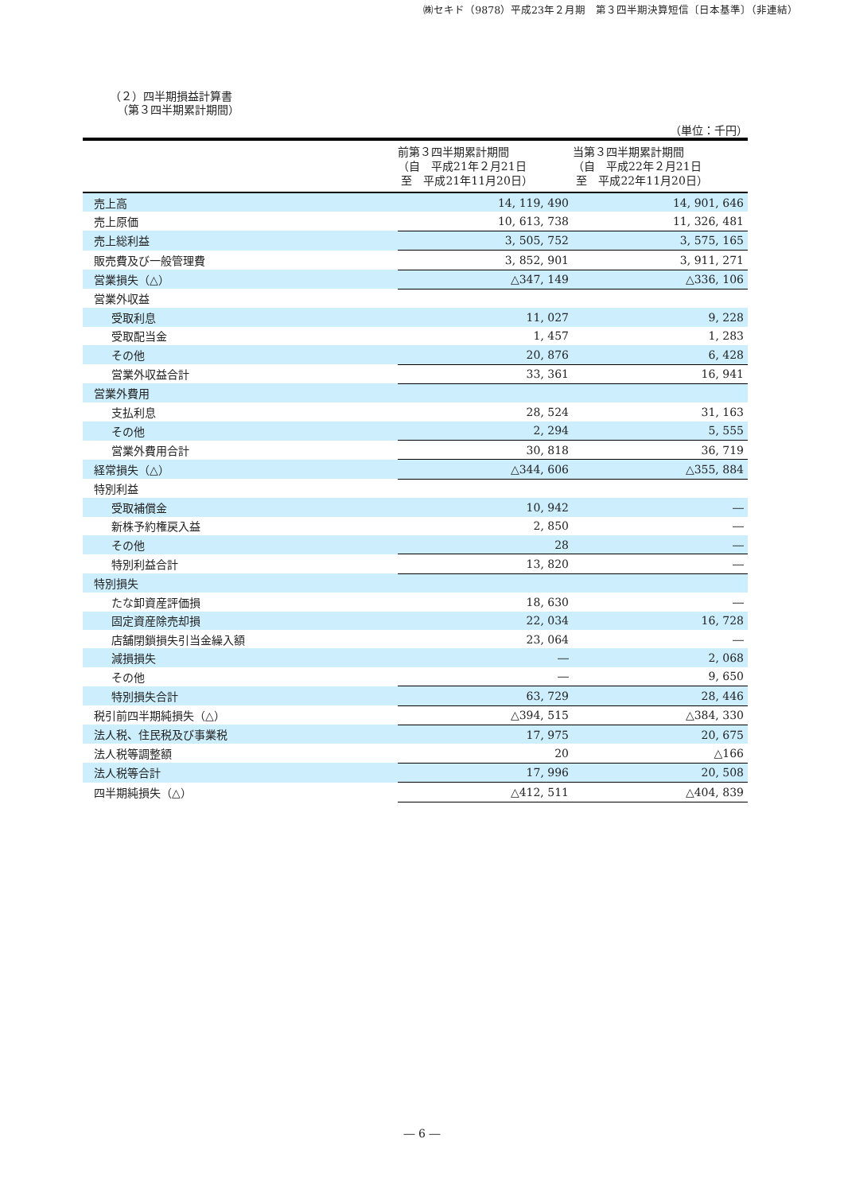㈱セキド（9878）平成23年２月期　第３四半期決算短信〔日本基準〕（非連結）
（２）四半期損益計算書
（第３四半期累計期間）
（単位：千円）
| | 前第３四半期累計期間 （自 平成21年２月21日 至 平成21年11月20日） | 当第３四半期累計期間 （自 平成22年２月21日 至 平成22年11月20日） |
| --- | --- | --- |
| 売上高 | 14, 119, 490 | 14, 901, 646 |
| 売上原価 | 10, 613, 738 | 11, 326, 481 |
| 売上総利益 | 3, 505, 752 | 3, 575, 165 |
| 販売費及び一般管理費 | 3, 852, 901 | 3, 911, 271 |
| 営業損失（△） | △347, 149 | △336, 106 |
| 営業外収益 | | |
| 受取利息 | 11, 027 | 9, 228 |
| 受取配当金 | 1, 457 | 1, 283 |
| その他 | 20, 876 | 6, 428 |
| 営業外収益合計 | 33, 361 | 16, 941 |
| 営業外費用 | | |
| 支払利息 | 28, 524 | 31, 163 |
| その他 | 2, 294 | 5, 555 |
| 営業外費用合計 | 30, 818 | 36, 719 |
| 経常損失（△） | △344, 606 | △355, 884 |
| 特別利益 | | |
| 受取補償金 | 10, 942 | ― |
| 新株予約権戻入益 | 2, 850 | ― |
| その他 | 28 | ― |
| 特別利益合計 | 13, 820 | ― |
| 特別損失 | | |
| たな卸資産評価損 | 18, 630 | ― |
| 固定資産除売却損 | 22, 034 | 16, 728 |
| 店舗閉鎖損失引当金繰入額 | 23, 064 | ― |
| 減損損失 | ― | 2, 068 |
| その他 | ― | 9, 650 |
| 特別損失合計 | 63, 729 | 28, 446 |
| 税引前四半期純損失（△） | △394, 515 | △384, 330 |
| 法人税、住民税及び事業税 | 17, 975 | 20, 675 |
| 法人税等調整額 | 20 | △166 |
| 法人税等合計 | 17, 996 | 20, 508 |
| 四半期純損失（△） | △412, 511 | △404, 839 |
― 6 ―